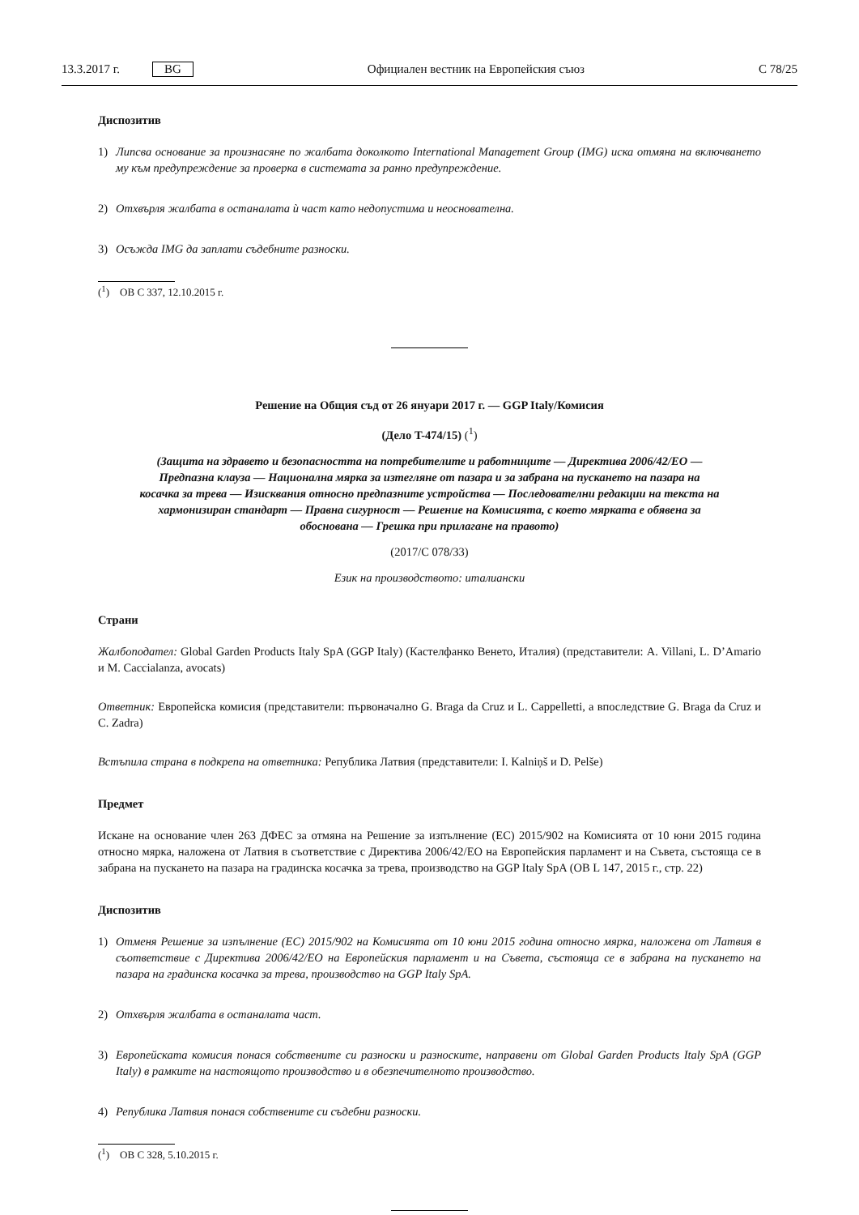13.3.2017 г. BG Официален вестник на Европейския съюз C 78/25
Диспозитив
1) Липсва основание за произнасяне по жалбата доколкото International Management Group (IMG) иска отмяна на включването му към предупреждение за проверка в системата за ранно предупреждение.
2) Отхвърля жалбата в останалата ѝ част като недопустима и неоснователна.
3) Осъжда IMG да заплати съдебните разноски.
(<sup>1</sup>) ОВ C 337, 12.10.2015 г.
Решение на Общия съд от 26 януари 2017 г. — GGP Italy/Комисия
(Дело T-474/15) (<sup>1</sup>)
(Защита на здравето и безопасността на потребителите и работниците — Директива 2006/42/ЕО — Предпазна клауза — Национална мярка за изтегляне от пазара и за забрана на пускането на пазара на косачка за трева — Изисквания относно предпазните устройства — Последователни редакции на текста на хармонизиран стандарт — Правна сигурност — Решение на Комисията, с което мярката е обявена за обоснована — Грешка при прилагане на правото)
(2017/C 078/33)
Език на производството: италиански
Страни
Жалбоподател: Global Garden Products Italy SpA (GGP Italy) (Кастелфанко Венето, Италия) (представители: A. Villani, L. D’Amario и M. Caccialanza, avocats)
Ответник: Европейска комисия (представители: първоначално G. Braga da Cruz и L. Cappelletti, а впоследствие G. Braga da Cruz и C. Zadra)
Встъпила страна в подкрепа на ответника: Република Латвия (представители: I. Kalniņš и D. Pelše)
Предмет
Искане на основание член 263 ДФЕС за отмяна на Решение за изпълнение (ЕС) 2015/902 на Комисията от 10 юни 2015 година относно мярка, наложена от Латвия в съответствие с Директива 2006/42/ЕО на Европейския парламент и на Съвета, състояща се в забрана на пускането на пазара на градинска косачка за трева, производство на GGP Italy SpA (ОВ L 147, 2015 г., стр. 22)
Диспозитив
1) Отменя Решение за изпълнение (ЕС) 2015/902 на Комисията от 10 юни 2015 година относно мярка, наложена от Латвия в съответствие с Директива 2006/42/ЕО на Европейския парламент и на Съвета, състояща се в забрана на пускането на пазара на градинска косачка за трева, производство на GGP Italy SpA.
2) Отхвърля жалбата в останалата част.
3) Европейската комисия понася собствените си разноски и разноските, направени от Global Garden Products Italy SpA (GGP Italy) в рамките на настоящото производство и в обезпечителното производство.
4) Република Латвия понася собствените си съдебни разноски.
(<sup>1</sup>) ОВ C 328, 5.10.2015 г.